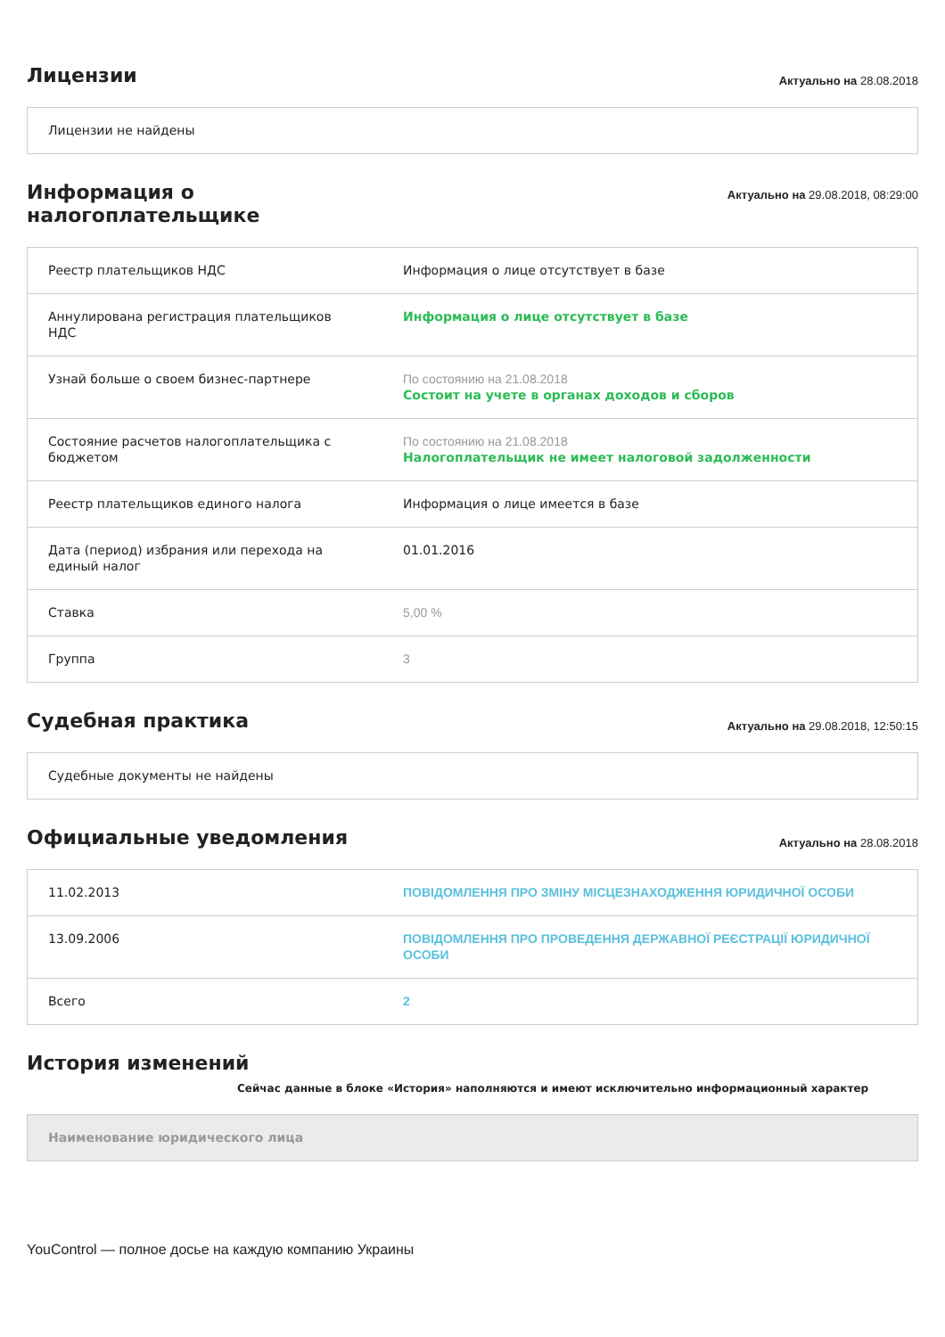Лицензии
Актуально на 28.08.2018
| Лицензии не найдены |
Информация о
налогоплательщике
Актуально на 29.08.2018, 08:29:00
| Реестр плательщиков НДС | Информация о лице отсутствует в базе |
| Аннулирована регистрация плательщиков НДС | Информация о лице отсутствует в базе |
| Узнай больше о своем бизнес-партнере | По состоянию на 21.08.2018 Состоит на учете в органах доходов и сборов |
| Состояние расчетов налогоплательщика с бюджетом | По состоянию на 21.08.2018 Налогоплательщик не имеет налоговой задолженности |
| Реестр плательщиков единого налога | Информация о лице имеется в базе |
| Дата (период) избрания или перехода на единый налог | 01.01.2016 |
| Ставка | 5,00 % |
| Группа | 3 |
Судебная практика
Актуально на 29.08.2018, 12:50:15
| Судебные документы не найдены |
Официальные уведомления
Актуально на 28.08.2018
| 11.02.2013 | ПОВІДОМЛЕННЯ ПРО ЗМІНУ МІСЦЕЗНАХОДЖЕННЯ ЮРИДИЧНОЇ ОСОБИ |
| 13.09.2006 | ПОВІДОМЛЕННЯ ПРО ПРОВЕДЕННЯ ДЕРЖАВНОЇ РЕЄСТРАЦІЇ ЮРИДИЧНОЇ ОСОБИ |
| Всего | 2 |
История изменений
Сейчас данные в блоке «История» наполняются и имеют исключительно информационный характер
| Наименование юридического лица |
YouControl — полное досье на каждую компанию Украины